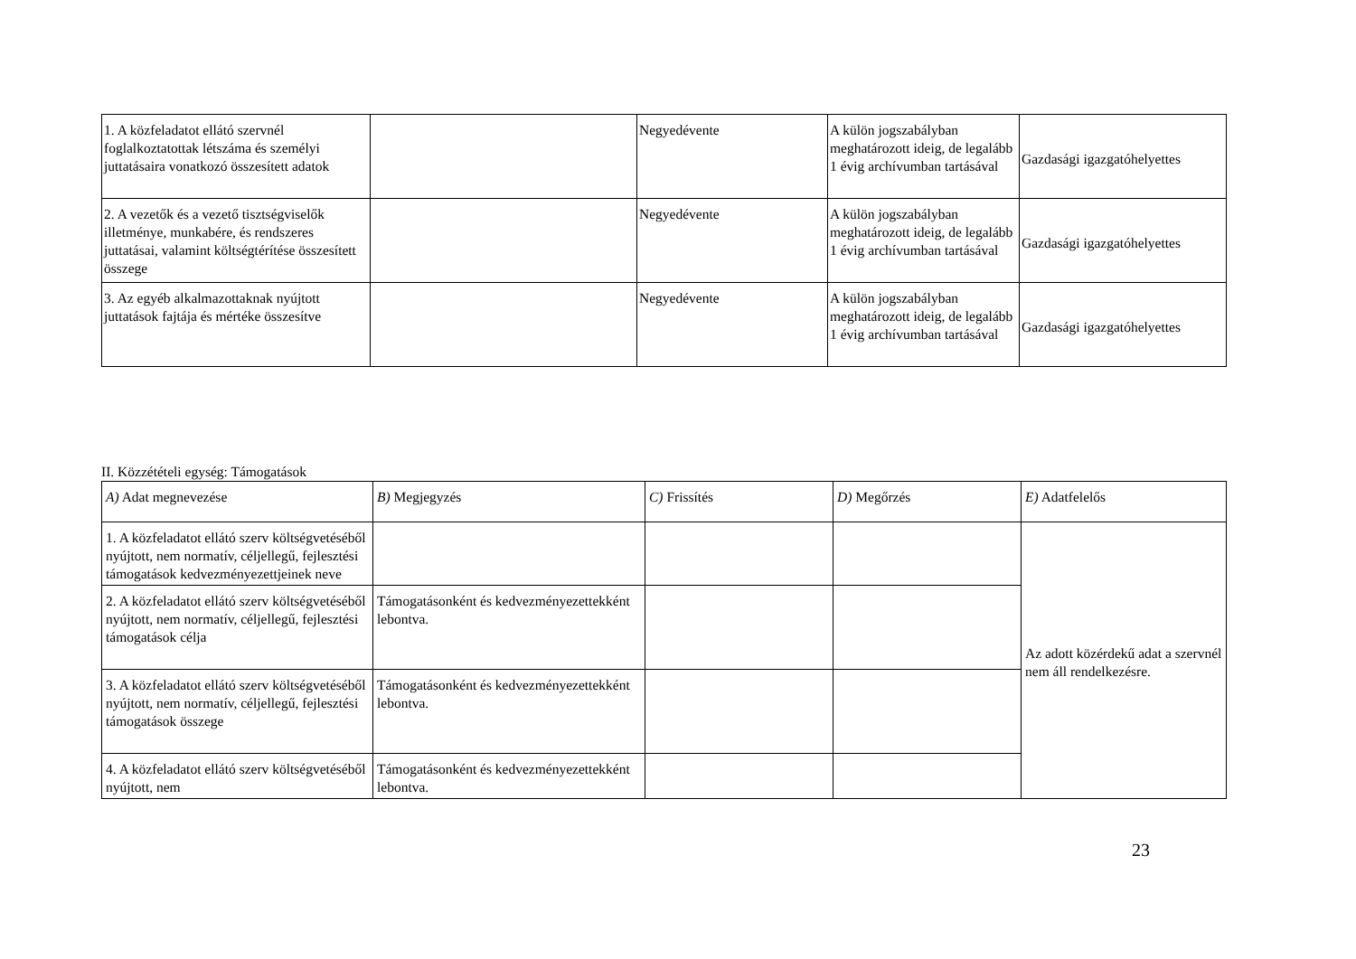| 1. A közfeladatot ellátó szervnél foglalkoztatottak létszáma és személyi juttatásaira vonatkozó összesített adatok | | Negyedévente | A külön jogszabályban meghatározott ideig, de legalább 1 évig archívumban tartásával | Gazdasági igazgatóhelyettes |
| 2. A vezetők és a vezető tisztségviselők illetménye, munkabére, és rendszeres juttatásai, valamint költségtérítése összesített összege | | Negyedévente | A külön jogszabályban meghatározott ideig, de legalább 1 évig archívumban tartásával | Gazdasági igazgatóhelyettes |
| 3. Az egyéb alkalmazottaknak nyújtott juttatások fajtája és mértéke összesítve | | Negyedévente | A külön jogszabályban meghatározott ideig, de legalább 1 évig archívumban tartásával | Gazdasági igazgatóhelyettes |
II. Közzétételi egység: Támogatások
| A) Adat megnevezése | B) Megjegyzés | C) Frissítés | D) Megőrzés | E) Adatfelelős |
| 1. A közfeladatot ellátó szerv költségvetéséből nyújtott, nem normatív, céljellegű, fejlesztési támogatások kedvezményezettjeinek neve | | | | Az adott közérdekű adat a szervnél nem áll rendelkezésre. |
| 2. A közfeladatot ellátó szerv költségvetéséből nyújtott, nem normatív, céljellegű, fejlesztési támogatások célja | Támogatásonként és kedvezményezettekként lebontva. | | | |
| 3. A közfeladatot ellátó szerv költségvetéséből nyújtott, nem normatív, céljellegű, fejlesztési támogatások összege | Támogatásonként és kedvezményezettekként lebontva. | | | |
| 4. A közfeladatot ellátó szerv költségvetéséből nyújtott, nem | Támogatásonként és kedvezményezettekként lebontva. | | | |
23